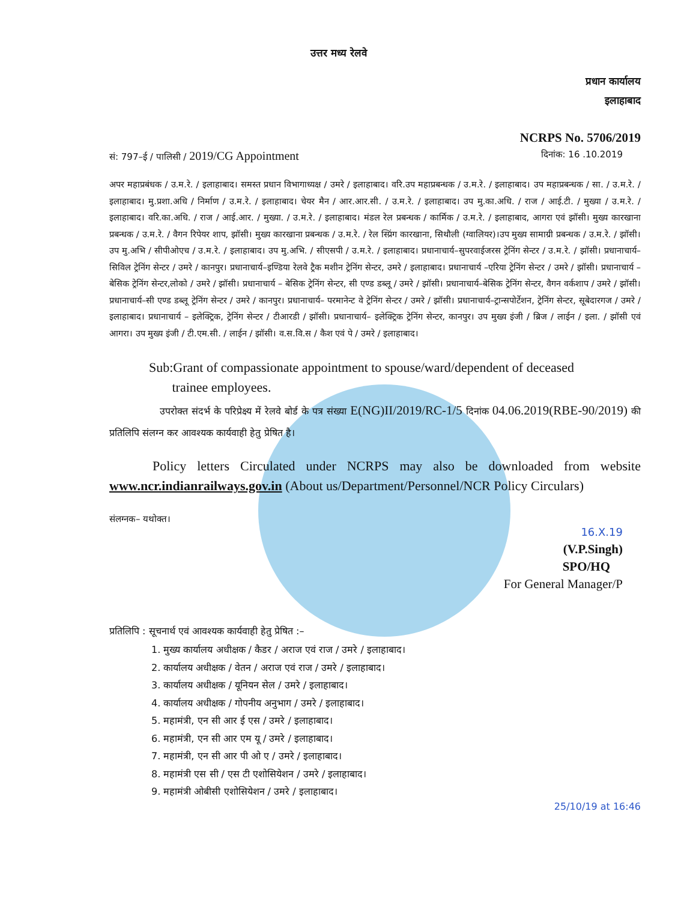उत्तर मध्य रेलवे
प्रधान कार्यालय
इलाहाबाद
NCRPS No. 5706/2019
सं: 797–ई / पालिसी / 2019/CG Appointment दिनांक: 16 .10.2019
अपर महाप्रबंधक / उ.म.रे. / इलाहाबाद। समस्त प्रधान विभागाध्यक्ष / उमरे / इलाहाबाद। वरि.उप महाप्रबन्धक / उ.म.रे. / इलाहाबाद। उप महाप्रबन्धक / सा. / उ.म.रे. / इलाहाबाद। मु.प्रशा.अधि / निर्माण / उ.म.रे. / इलाहाबाद। चेयर मैन / आर.आर.सी. / उ.म.रे. / इलाहाबाद। उप मु.का.अधि. / राज / आई.टी. / मुख्या / उ.म.रे. / इलाहाबाद। वरि.का.अधि. / राज / आई.आर. / मुख्या. / उ.म.रे. / इलाहाबाद। मंडल रेल प्रबन्धक / कार्मिक / उ.म.रे. / इलाहाबाद, आगरा एवं झॉसी। मुख्य कारखाना प्रबन्धक / उ.म.रे. / वैगन रिपेयर शाप, झॉसी। मुख्य कारखाना प्रबन्धक / उ.म.रे. / रेल स्प्रिंग कारखाना, सिथौली (ग्वालियर)।उप मुख्य सामाग्री प्रबन्धक / उ.म.रे. / झॉसी। उप मु.अभि / सीपीओएच / उ.म.रे. / इलाहाबाद। उप मु.अभि. / सीएसपी / उ.म.रे. / इलाहाबाद। प्रधानाचार्य–सुपरवाईजरस ट्रेनिंग सेन्टर / उ.म.रे. / झॉसी। प्रधानाचार्य–सिविल ट्रेनिंग सेन्टर / उमरे / कानपुर। प्रधानाचार्य–इण्डिया रेलवे ट्रैक मशीन ट्रेनिंग सेन्टर, उमरे / इलाहाबाद। प्रधानाचार्य –एरिया ट्रेनिंग सेन्टर / उमरे / झॉसी। प्रधानाचार्य –बेसिक ट्रेनिंग सेन्टर,लोको / उमरे / झॉसी। प्रधानाचार्य – बेसिक ट्रेनिंग सेन्टर, सी एण्ड डब्लू / उमरे / झॉसी। प्रधानाचार्य–बेसिक ट्रेनिंग सेन्टर, वैगन वर्कशाप / उमरे / झॉसी। प्रधानाचार्य–सी एण्ड डब्लू ट्रेनिंग सेन्टर / उमरे / कानपुर। प्रधानाचार्य– परमानेन्ट वे ट्रेनिंग सेन्टर / उमरे / झॉसी। प्रधानाचार्य–ट्रान्सपोर्टेशन, ट्रेनिंग सेन्टर, सूबेदारगज / उमरे / इलाहाबाद। प्रधानाचार्य – इलेक्ट्रिक, ट्रेनिंग सेन्टर / टीआरडी / झॉसी। प्रधानाचार्य– इलेक्ट्रिक ट्रेनिंग सेन्टर, कानपुर। उप मुख्य इंजी / ब्रिज / लाईन / इला. / झॉसी एवं आगरा। उप मुख्य इंजी / टी.एम.सी. / लाईन / झॉसी। व.स.वि.स / कैश एवं पे / उमरे / इलाहाबाद।
Sub:Grant of compassionate appointment to spouse/ward/dependent of deceased
trainee employees.
उपरोक्त संदर्भ के परिप्रेक्ष्य में रेलवे बोर्ड के पत्र संख्या E(NG)II/2019/RC-1/5 दिनांक 04.06.2019(RBE-90/2019) की प्रतिलिपि संलग्न कर आवश्यक कार्यवाही हेतु प्रेषित है।
Policy letters Circulated under NCRPS may also be downloaded from website www.ncr.indianrailways.gov.in (About us/Department/Personnel/NCR Policy Circulars)
संलग्नक– यथोक्त।
16.X.19
(V.P.Singh)
SPO/HQ
For General Manager/P
प्रतिलिपि : सूचनार्थ एवं आवश्यक कार्यवाही हेतु प्रेषित :–
1. मुख्य कार्यालय अधीक्षक / कैडर / अराज एवं राज / उमरे / इलाहाबाद।
2. कार्यालय अधीक्षक / वेतन / अराज एवं राज / उमरे / इलाहाबाद।
3. कार्यालय अधीक्षक / यूनियन सेल / उमरे / इलाहाबाद।
4. कार्यालय अधीक्षक / गोपनीय अनुभाग / उमरे / इलाहाबाद।
5. महामंत्री, एन सी आर ई एस / उमरे / इलाहाबाद।
6. महामंत्री, एन सी आर एम यू / उमरे / इलाहाबाद।
7. महामंत्री, एन सी आर पी ओ ए / उमरे / इलाहाबाद।
8. महामंत्री एस सी / एस टी एशोसियेशन / उमरे / इलाहाबाद।
9. महामंत्री ओबीसी एशोसियेशन / उमरे / इलाहाबाद।
25/10/19 at 16:46